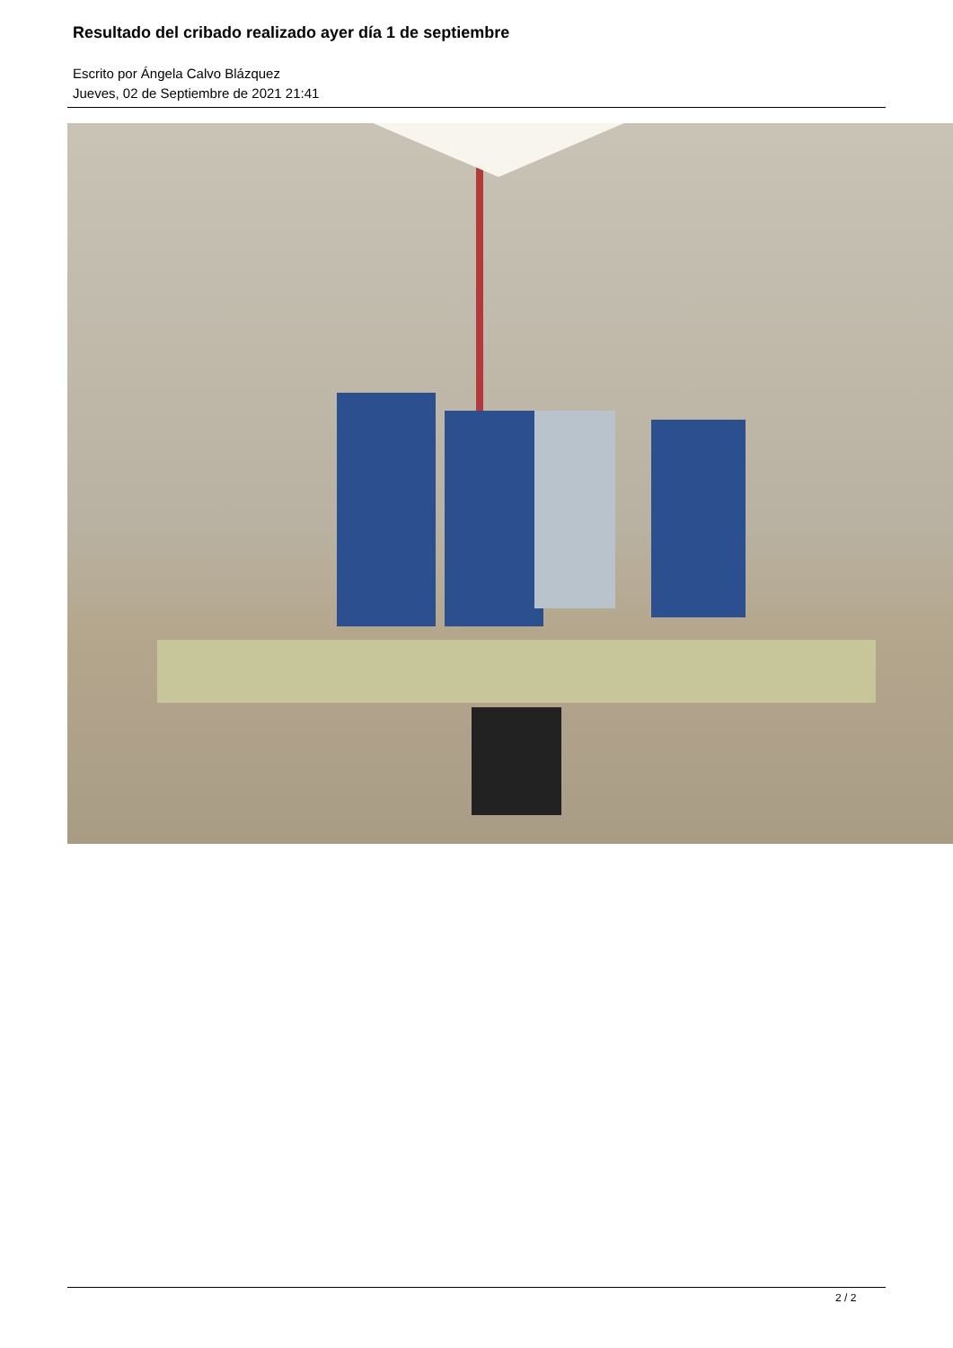Resultado del cribado realizado ayer día 1 de septiembre
Escrito por Ángela Calvo Blázquez
Jueves, 02 de Septiembre de 2021 21:41
2 / 2